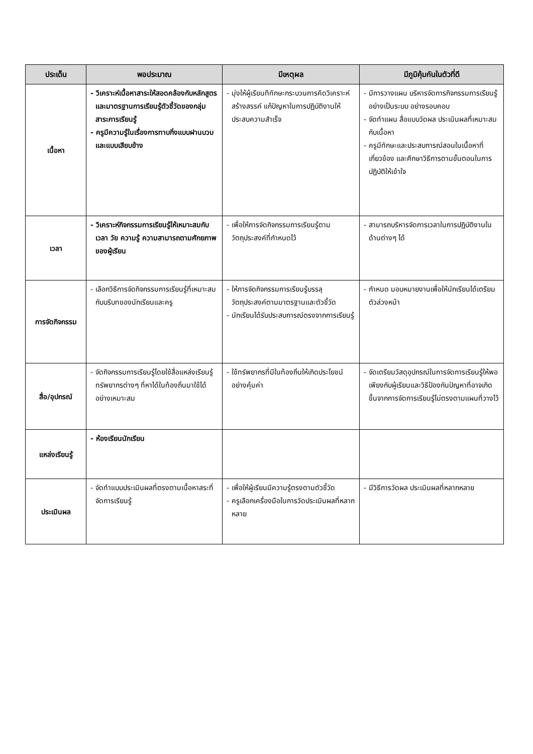| ประเด็น | พอประมาณ | มีเหตุผล | มีภูมิคุ้มกันในตัวที่ดี |
| --- | --- | --- | --- |
| เนื้อหา | - วิเคราะห์เนื้อหาสาระให้สอดคล้องกับหลักสูตรและมาตรฐานการเรียนรู้ตัวชี้วัดของกลุ่มสาระการเรียนรู้ - ครูมีความรู้ในเรื่องการทาบกิ่งแบบฝานบวบและแบบเสียบข้าง | - มุ่งให้ผู้เรียนทีทักษะกระบวนการคิดวิเคราะห์ สร้างสรรค์ แก้ปัญหาในการปฏิบัติงานให้ประสบความสำเร็จ | - มีการวางแผน บริหารจัดการกิจกรรมการเรียนรู้อย่างเป็นระบบ อย่างรอบคอบ - จัดทำแผน สื่อแบบวัดผล ประเมินผลที่เหมาะสมกับเนื้อหา - ครูมีทักษะและประสบการณ์สอนในเนื้อหาที่เกี่ยวข้อง และศึกษาวิธีการตามขั้นตอนในการปฏิบัติให้เข้าใจ |
| เวลา | - วิเคราะห์กิจกรรมการเรียนรู้ให้เหมาะสมกับเวลา วัย ความรู้ ความสามารถตามศักยภาพของผู้เรียน | - เพื่อให้การจัดกิจกรรมการเรียนรู้ตามวัตถุประสงค์ที่กำหนดไว้ | - สามารถบริหารจัดการเวลาในการปฏิบัติงานในด้านต่างๆ ได้ |
| การจัดกิจกรรม | - เลือกวิธีการจัดกิจกรรมการเรียนรู้ที่เหมาะสมกับบริบทของนักเรียนและครู | - ให้การจัดกิจกรรมการเรียนรู้บรรลุวัตถุประสงค์ตามมาตรฐานและตัวชี้วัด - นักเรียนได้รับประสบการณ์ตรงจากการเรียนรู้ | - กำหนด มอบหมายงานเพื่อให้นักเรียนได้เตรียมตัวล่วงหน้า |
| สื่อ/อุปกรณ์ | - จัดกิจกรรมการเรียนรู้โดยใช้สื่อแหล่งเรียนรู้ ทรัพยากรต่างๆ ที่หาได้ในท้องถิ่นมาใช้ได้อย่างเหมาะสม | - ใช้ทรัพยากรที่มีในท้องถิ่นให้เกิดประโยชน์อย่างคุ้มค่า | - จัดเตรียมวัสดุอุปกรณ์ในการจัดการเรียนรู้ให้พอเพียงกับผู้เรียนและวิธีป้องกันปัญหาที่อาจเกิดขึ้นจากการจัดการเรียนรู้ไม่ตรงตามแผนที่วางไว้ |
| แหล่งเรียนรู้ | - ห้องเรียนนักเรียน | | |
| ประเมินผล | - จัดทำแบบประเมินผลที่ตรงตามเนื้อหาสระที่จัดการเรียนรู้ | - เพื่อให้ผู้เรียนมีความรู้ตรงตามตัวชี้วัด - ครูเลือกเครื่องมือในการวัดประเมินผลที่หลากหลาย | - มีวิธีการวัดผล ประเมินผลที่หลากหลาย |